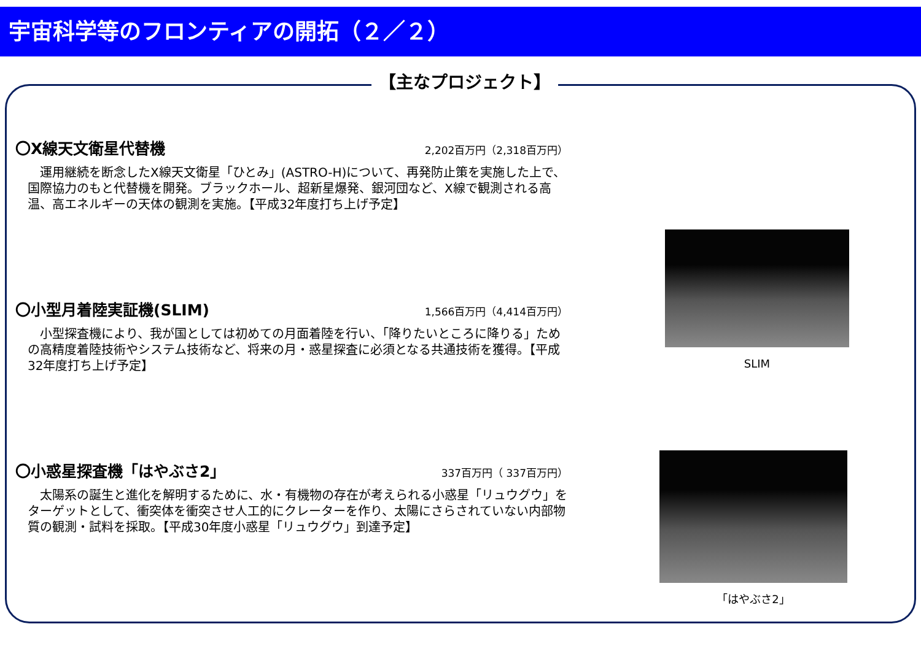宇宙科学等のフロンティアの開拓（２／２）
【主なプロジェクト】
〇X線天文衛星代替機
2,202百万円（2,318百万円）
運用継続を断念したX線天文衛星「ひとみ」(ASTRO-H)について、再発防止策を実施した上で、国際協力のもと代替機を開発。ブラックホール、超新星爆発、銀河団など、X線で観測される高温、高エネルギーの天体の観測を実施。【平成32年度打ち上げ予定】
〇小型月着陸実証機(SLIM)
1,566百万円（4,414百万円）
小型探査機により、我が国としては初めての月面着陸を行い、「降りたいところに降りる」ための高精度着陸技術やシステム技術など、将来の月・惑星探査に必須となる共通技術を獲得。【平成32年度打ち上げ予定】
〇小惑星探査機「はやぶさ2」
337百万円（ 337百万円）
太陽系の誕生と進化を解明するために、水・有機物の存在が考えられる小惑星「リュウグウ」をターゲットとして、衝突体を衝突させ人工的にクレーターを作り、太陽にさらされていない内部物質の観測・試料を採取。【平成30年度小惑星「リュウグウ」到達予定】
SLIM
「はやぶさ2」